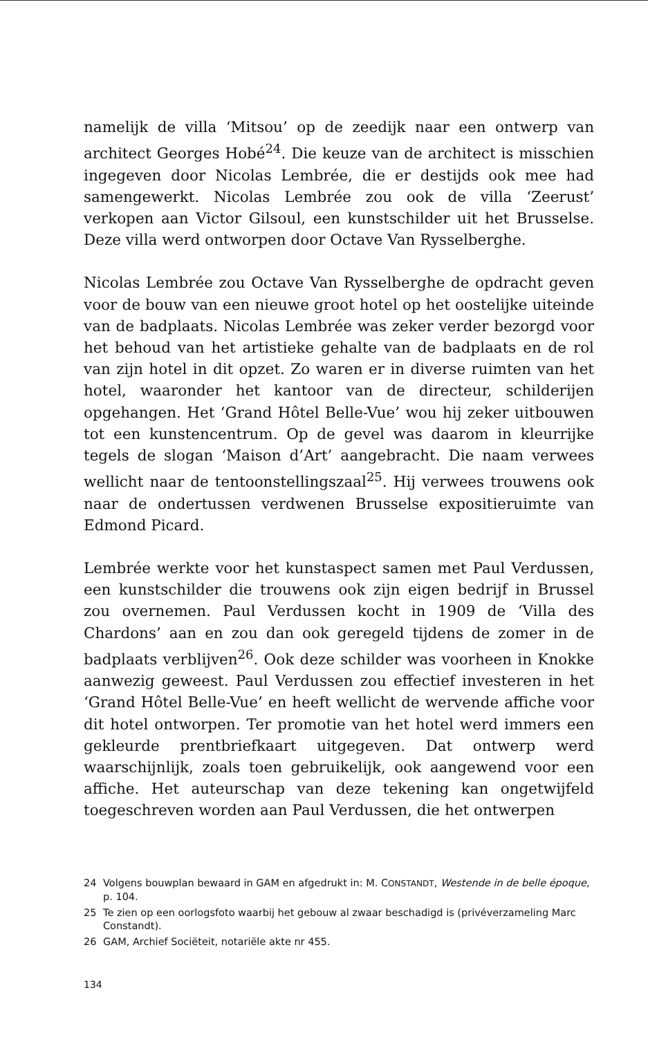namelijk de villa ‘Mitsou’ op de zeedijk naar een ontwerp van architect Georges Hobé<sup>24</sup>. Die keuze van de architect is misschien ingegeven door Nicolas Lembrée, die er destijds ook mee had samengewerkt. Nicolas Lembrée zou ook de villa ‘Zeerust’ verkopen aan Victor Gilsoul, een kunstschilder uit het Brusselse. Deze villa werd ontworpen door Octave Van Rysselberghe.
Nicolas Lembrée zou Octave Van Rysselberghe de opdracht geven voor de bouw van een nieuwe groot hotel op het oostelijke uiteinde van de badplaats. Nicolas Lembrée was zeker verder bezorgd voor het behoud van het artistieke gehalte van de badplaats en de rol van zijn hotel in dit opzet. Zo waren er in diverse ruimten van het hotel, waaronder het kantoor van de directeur, schilderijen opgehangen. Het ‘Grand Hôtel Belle-Vue’ wou hij zeker uitbouwen tot een kunstencentrum. Op de gevel was daarom in kleurrijke tegels de slogan ‘Maison d’Art’ aangebracht. Die naam verwees wellicht naar de tentoonstellingszaal<sup>25</sup>. Hij verwees trouwens ook naar de ondertussen verdwenen Brusselse expositieruimte van Edmond Picard.
Lembrée werkte voor het kunstaspect samen met Paul Verdussen, een kunstschilder die trouwens ook zijn eigen bedrijf in Brussel zou overnemen. Paul Verdussen kocht in 1909 de ‘Villa des Chardons’ aan en zou dan ook geregeld tijdens de zomer in de badplaats verblijven<sup>26</sup>. Ook deze schilder was voorheen in Knokke aanwezig geweest. Paul Verdussen zou effectief investeren in het ‘Grand Hôtel Belle-Vue’ en heeft wellicht de wervende affiche voor dit hotel ontworpen. Ter promotie van het hotel werd immers een gekleurde prentbriefkaart uitgegeven. Dat ontwerp werd waarschijnlijk, zoals toen gebruikelijk, ook aangewend voor een affiche. Het auteurschap van deze tekening kan ongetwijfeld toegeschreven worden aan Paul Verdussen, die het ontwerpen
24 Volgens bouwplan bewaard in GAM en afgedrukt in: M. CONSTANDT, Westende in de belle époque, p. 104.
25 Te zien op een oorlogsfoto waarbij het gebouw al zwaar beschadigd is (privéverzameling Marc Constandt).
26 GAM, Archief Sociëteit, notariële akte nr 455.
134